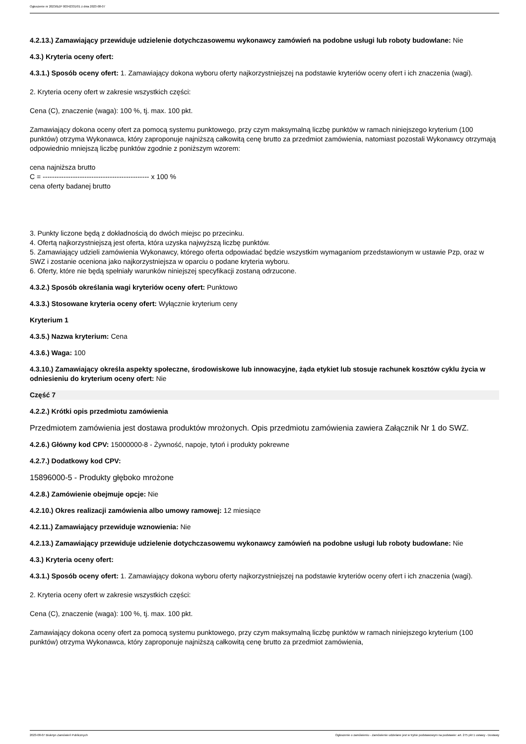Ogłoszenie nr 2023/BZP 00342331/01 z dnia 2023-08-07
4.2.13.) Zamawiający przewiduje udzielenie dotychczasowemu wykonawcy zamówień na podobne usługi lub roboty budowlane: Nie
4.3.) Kryteria oceny ofert:
4.3.1.) Sposób oceny ofert: 1. Zamawiający dokona wyboru oferty najkorzystniejszej na podstawie kryteriów oceny ofert i ich znaczenia (wagi).
2. Kryteria oceny ofert w zakresie wszystkich części:
Cena (C), znaczenie (waga): 100 %, tj. max. 100 pkt.
Zamawiający dokona oceny ofert za pomocą systemu punktowego, przy czym maksymalną liczbę punktów w ramach niniejszego kryterium (100 punktów) otrzyma Wykonawca, który zaproponuje najniższą całkowitą cenę brutto za przedmiot zamówienia, natomiast pozostali Wykonawcy otrzymają odpowiednio mniejszą liczbę punktów zgodnie z poniższym wzorem:
cena najniższa brutto
C = ---------------------------------------------- x 100 %
cena oferty badanej brutto
3. Punkty liczone będą z dokładnością do dwóch miejsc po przecinku.
4. Ofertą najkorzystniejszą jest oferta, która uzyska najwyższą liczbę punktów.
5. Zamawiający udzieli zamówienia Wykonawcy, którego oferta odpowiadać będzie wszystkim wymaganiom przedstawionym w ustawie Pzp, oraz w SWZ i zostanie oceniona jako najkorzystniejsza w oparciu o podane kryteria wyboru.
6. Oferty, które nie będą spełniały warunków niniejszej specyfikacji zostaną odrzucone.
4.3.2.) Sposób określania wagi kryteriów oceny ofert: Punktowo
4.3.3.) Stosowane kryteria oceny ofert: Wyłącznie kryterium ceny
Kryterium 1
4.3.5.) Nazwa kryterium: Cena
4.3.6.) Waga: 100
4.3.10.) Zamawiający określa aspekty społeczne, środowiskowe lub innowacyjne, żąda etykiet lub stosuje rachunek kosztów cyklu życia w odniesieniu do kryterium oceny ofert: Nie
Część 7
4.2.2.) Krótki opis przedmiotu zamówienia
Przedmiotem zamówienia jest dostawa produktów mrożonych. Opis przedmiotu zamówienia zawiera Załącznik Nr 1 do SWZ.
4.2.6.) Główny kod CPV: 15000000-8 - Żywność, napoje, tytoń i produkty pokrewne
4.2.7.) Dodatkowy kod CPV:
15896000-5 - Produkty głęboko mrożone
4.2.8.) Zamówienie obejmuje opcje: Nie
4.2.10.) Okres realizacji zamówienia albo umowy ramowej: 12 miesiące
4.2.11.) Zamawiający przewiduje wznowienia: Nie
4.2.13.) Zamawiający przewiduje udzielenie dotychczasowemu wykonawcy zamówień na podobne usługi lub roboty budowlane: Nie
4.3.) Kryteria oceny ofert:
4.3.1.) Sposób oceny ofert: 1. Zamawiający dokona wyboru oferty najkorzystniejszej na podstawie kryteriów oceny ofert i ich znaczenia (wagi).
2. Kryteria oceny ofert w zakresie wszystkich części:
Cena (C), znaczenie (waga): 100 %, tj. max. 100 pkt.
Zamawiający dokona oceny ofert za pomocą systemu punktowego, przy czym maksymalną liczbę punktów w ramach niniejszego kryterium (100 punktów) otrzyma Wykonawca, który zaproponuje najniższą całkowitą cenę brutto za przedmiot zamówienia,
2023-08-07 Biuletyn Zamówień Publicznych Ogłoszenie o zamówieniu - Zamówienie udzielane jest w trybie podstawowym na podstawie: art. 275 pkt 1 ustawy - Dostawy